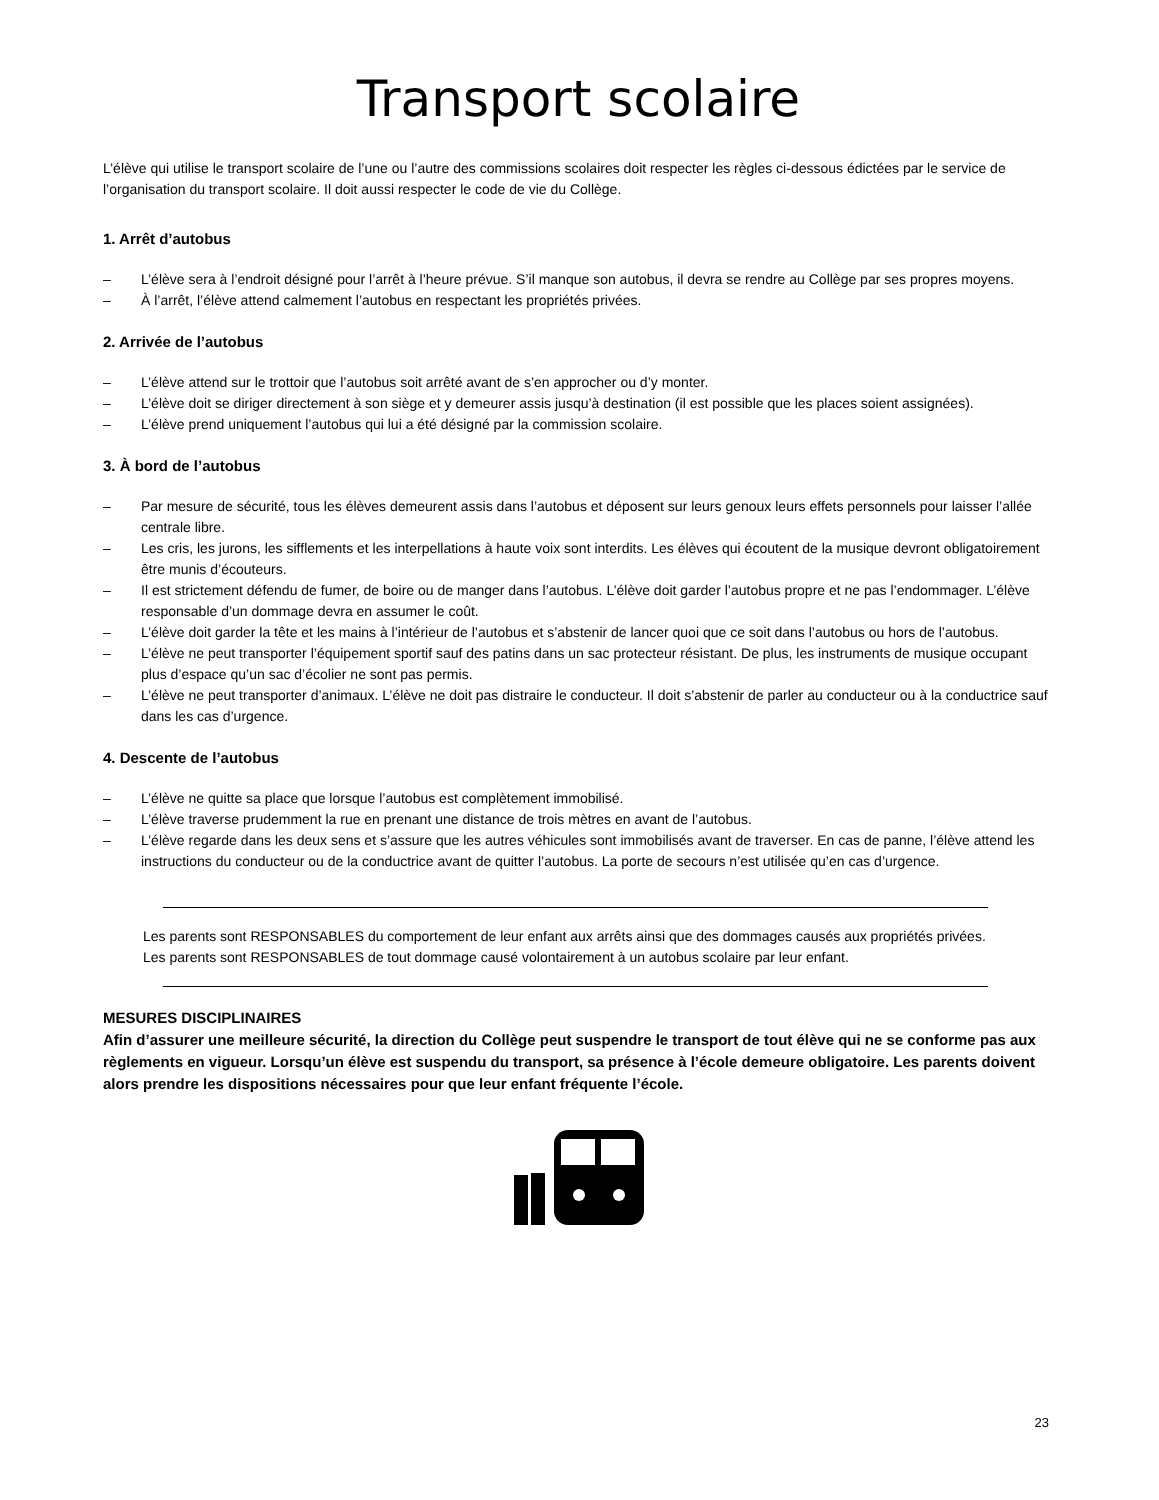Transport scolaire
L’élève qui utilise le transport scolaire de l’une ou l’autre des commissions scolaires doit respecter les règles ci-dessous édictées par le service de l’organisation du transport scolaire. Il doit aussi respecter le code de vie du Collège.
1. Arrêt d’autobus
– L’élève sera à l’endroit désigné pour l’arrêt à l’heure prévue. S’il manque son autobus, il devra se rendre au Collège par ses propres moyens.
– À l’arrêt, l’élève attend calmement l’autobus en respectant les propriétés privées.
2. Arrivée de l’autobus
– L’élève attend sur le trottoir que l’autobus soit arrêté avant de s’en approcher ou d’y monter.
– L’élève doit se diriger directement à son siège et y demeurer assis jusqu’à destination (il est possible que les places soient assignées).
– L’élève prend uniquement l’autobus qui lui a été désigné par la commission scolaire.
3. À bord de l’autobus
– Par mesure de sécurité, tous les élèves demeurent assis dans l’autobus et déposent sur leurs genoux leurs effets personnels pour laisser l’allée centrale libre.
– Les cris, les jurons, les sifflements et les interpellations à haute voix sont interdits. Les élèves qui écoutent de la musique devront obligatoirement être munis d’écouteurs.
– Il est strictement défendu de fumer, de boire ou de manger dans l’autobus. L’élève doit garder l’autobus propre et ne pas l’endommager. L’élève responsable d’un dommage devra en assumer le coût.
– L’élève doit garder la tête et les mains à l’intérieur de l’autobus et s’abstenir de lancer quoi que ce soit dans l’autobus ou hors de l’autobus.
– L’élève ne peut transporter l’équipement sportif sauf des patins dans un sac protecteur résistant. De plus, les instruments de musique occupant plus d’espace qu’un sac d’écolier ne sont pas permis.
– L’élève ne peut transporter d’animaux. L’élève ne doit pas distraire le conducteur. Il doit s’abstenir de parler au conducteur ou à la conductrice sauf dans les cas d’urgence.
4. Descente de l’autobus
– L’élève ne quitte sa place que lorsque l’autobus est complètement immobilisé.
– L’élève traverse prudemment la rue en prenant une distance de trois mètres en avant de l’autobus.
– L’élève regarde dans les deux sens et s’assure que les autres véhicules sont immobilisés avant de traverser. En cas de panne, l’élève attend les instructions du conducteur ou de la conductrice avant de quitter l’autobus. La porte de secours n’est utilisée qu’en cas d’urgence.
Les parents sont RESPONSABLES du comportement de leur enfant aux arrêts ainsi que des dommages causés aux propriétés privées.
Les parents sont RESPONSABLES de tout dommage causé volontairement à un autobus scolaire par leur enfant.
MESURES DISCIPLINAIRES
Afin d’assurer une meilleure sécurité, la direction du Collège peut suspendre le transport de tout élève qui ne se conforme pas aux règlements en vigueur. Lorsqu’un élève est suspendu du transport, sa présence à l’école demeure obligatoire. Les parents doivent alors prendre les dispositions nécessaires pour que leur enfant fréquente l’école.
23